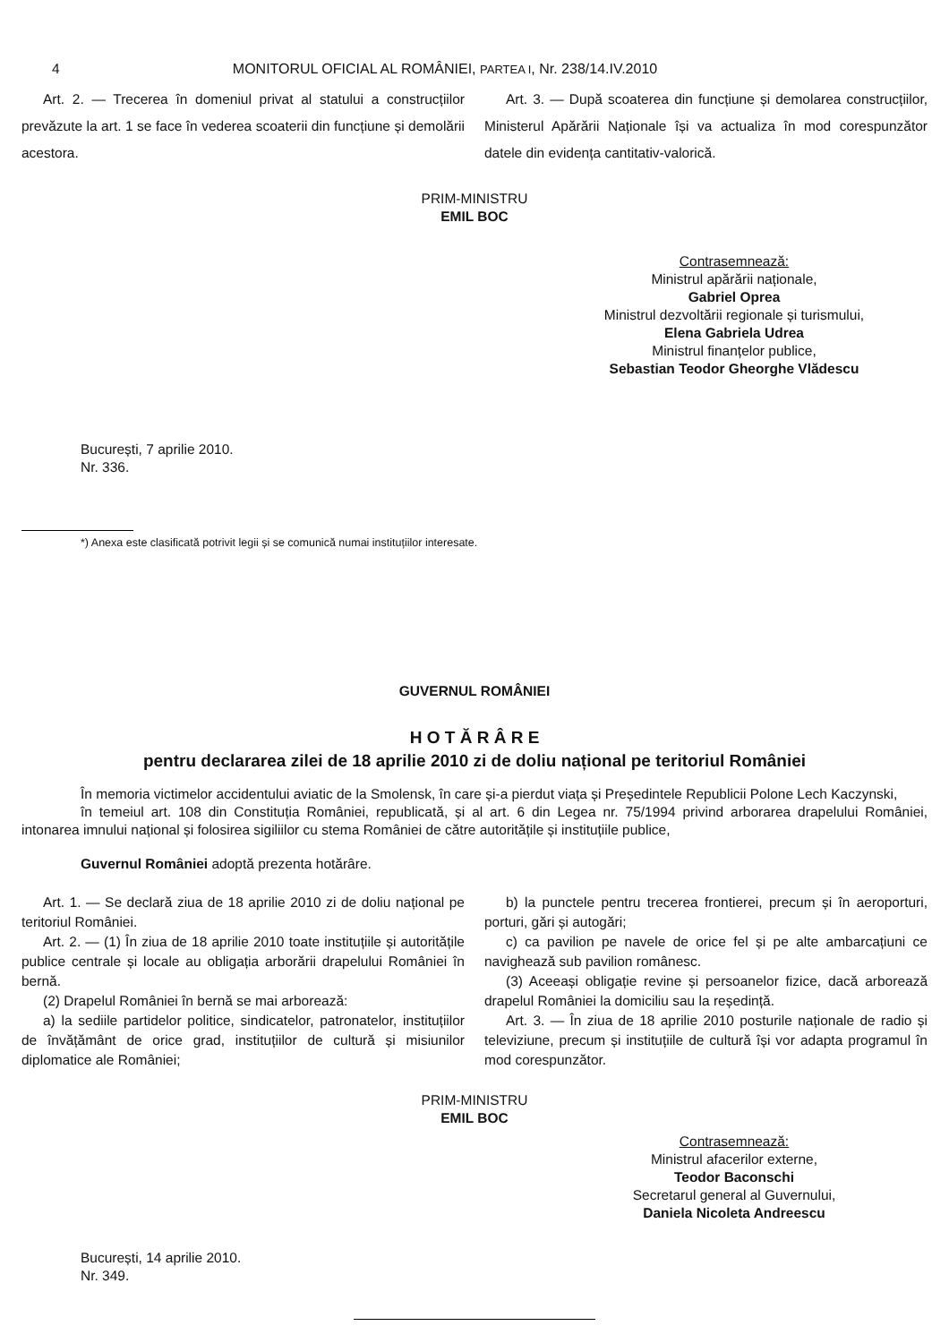4 MONITORUL OFICIAL AL ROMÂNIEI, PARTEA I, Nr. 238/14.IV.2010
Art. 2. — Trecerea în domeniul privat al statului a construcțiilor prevăzute la art. 1 se face în vederea scoaterii din funcțiune și demolării acestora.
Art. 3. — După scoaterea din funcțiune și demolarea construcțiilor, Ministerul Apărării Naționale își va actualiza în mod corespunzător datele din evidența cantitativ-valorică.
PRIM-MINISTRU
EMIL BOC
Contrasemnează:
Ministrul apărării naționale,
Gabriel Oprea
Ministrul dezvoltării regionale și turismului,
Elena Gabriela Udrea
Ministrul finanțelor publice,
Sebastian Teodor Gheorghe Vlădescu
București, 7 aprilie 2010.
Nr. 336.
*) Anexa este clasificată potrivit legii și se comunică numai instituțiilor interesate.
GUVERNUL ROMÂNIEI
H O T Ă R Â R E
pentru declararea zilei de 18 aprilie 2010 zi de doliu național pe teritoriul României
În memoria victimelor accidentului aviatic de la Smolensk, în care și-a pierdut viața și Președintele Republicii Polone Lech Kaczynski,
în temeiul art. 108 din Constituția României, republicată, și al art. 6 din Legea nr. 75/1994 privind arborarea drapelului României, intonarea imnului național și folosirea sigiliilor cu stema României de către autoritățile și instituțiile publice,
Guvernul României adoptă prezenta hotărâre.
Art. 1. — Se declară ziua de 18 aprilie 2010 zi de doliu național pe teritoriul României.
Art. 2. — (1) În ziua de 18 aprilie 2010 toate instituțiile și autoritățile publice centrale și locale au obligația arborării drapelului României în bernă.
(2) Drapelul României în bernă se mai arborează:
a) la sediile partidelor politice, sindicatelor, patronatelor, instituțiilor de învățământ de orice grad, instituțiilor de cultură și misiunilor diplomatice ale României;
b) la punctele pentru trecerea frontierei, precum și în aeroporturi, porturi, gări și autogări;
c) ca pavilion pe navele de orice fel și pe alte ambarcațiuni ce navighează sub pavilion românesc.
(3) Aceeași obligație revine și persoanelor fizice, dacă arborează drapelul României la domiciliu sau la reședință.
Art. 3. — În ziua de 18 aprilie 2010 posturile naționale de radio și televiziune, precum și instituțiile de cultură își vor adapta programul în mod corespunzător.
PRIM-MINISTRU
EMIL BOC
Contrasemnează:
Ministrul afacerilor externe,
Teodor Baconschi
Secretarul general al Guvernului,
Daniela Nicoleta Andreescu
București, 14 aprilie 2010.
Nr. 349.